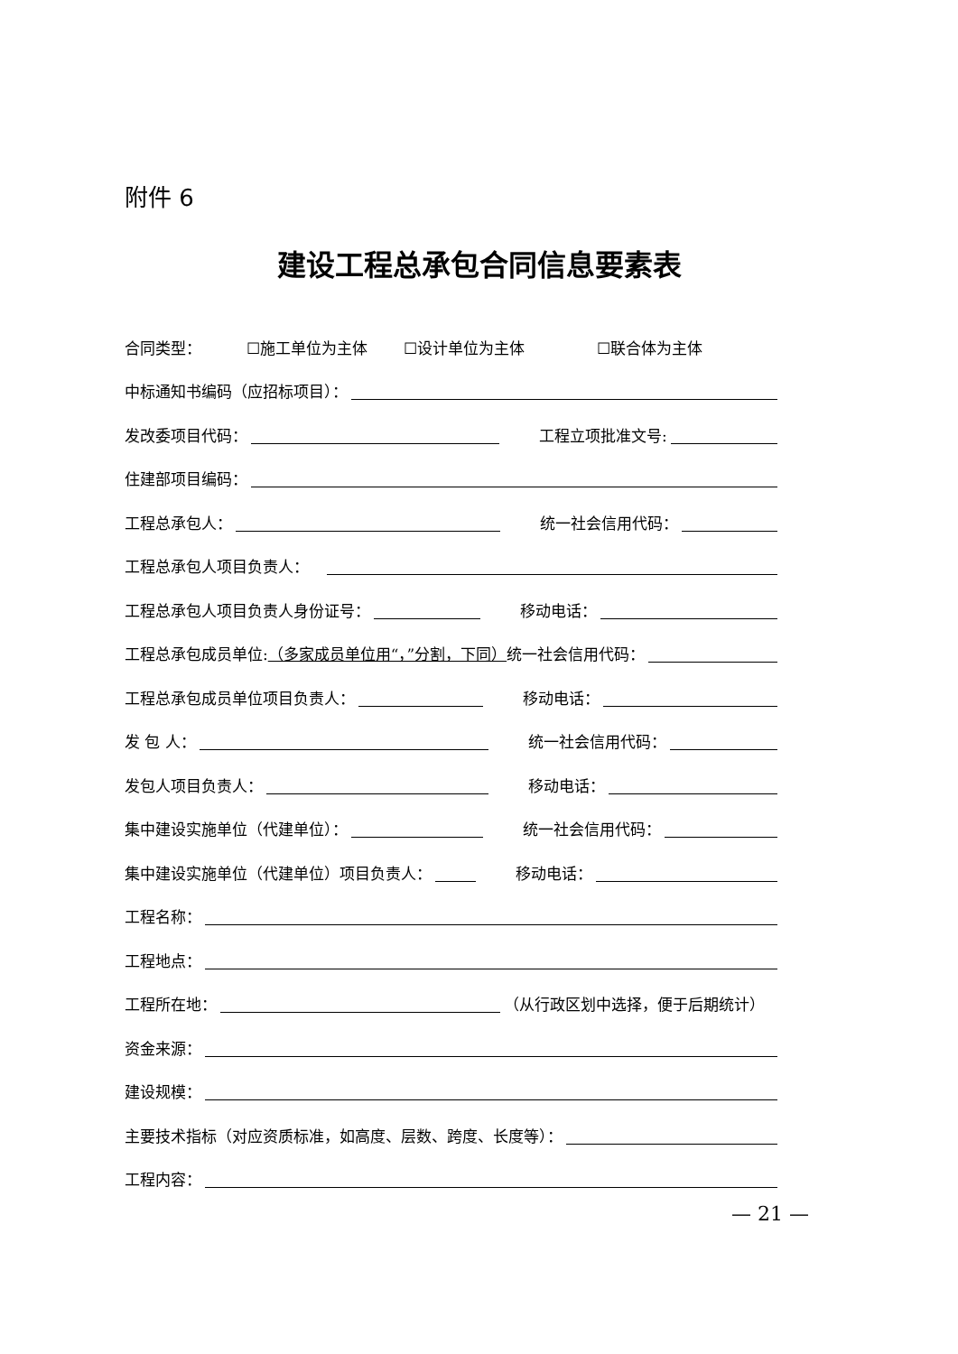附件 6
建设工程总承包合同信息要素表
合同类型： ☐施工单位为主体 ☐设计单位为主体 ☐联合体为主体
中标通知书编码（应招标项目）：
发改委项目代码： 工程立项批准文号:
住建部项目编码：
工程总承包人： 统一社会信用代码：
工程总承包人项目负责人：
工程总承包人项目负责人身份证号： 移动电话：
工程总承包成员单位: （多家成员单位用“，”分割，下同） 统一社会信用代码：
工程总承包成员单位项目负责人： 移动电话：
发 包 人： 统一社会信用代码：
发包人项目负责人： 移动电话：
集中建设实施单位（代建单位）： 统一社会信用代码：
集中建设实施单位（代建单位）项目负责人： 移动电话：
工程名称：
工程地点：
工程所在地： （从行政区划中选择，便于后期统计）
资金来源：
建设规模：
主要技术指标（对应资质标准，如高度、层数、跨度、长度等）：
工程内容：
— 21 —